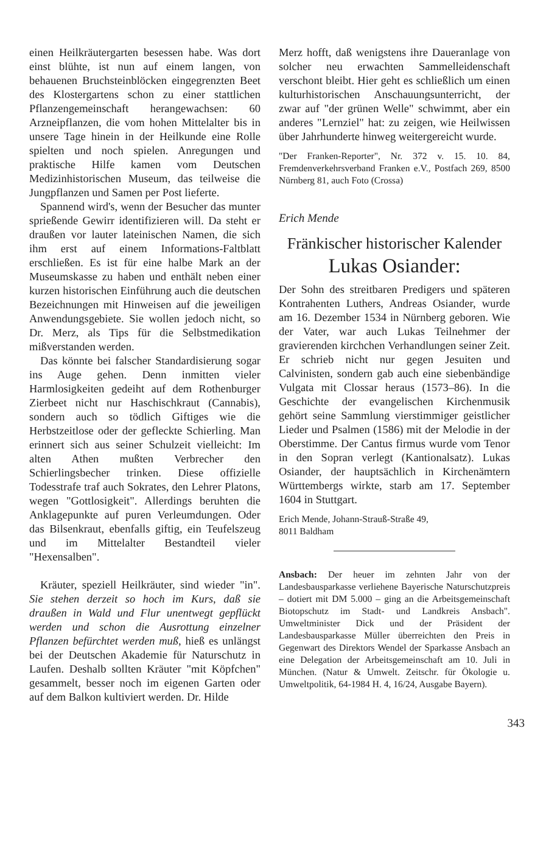einen Heilkräutergarten besessen habe. Was dort einst blühte, ist nun auf einem langen, von behauenen Bruchsteinblöcken eingegrenzten Beet des Klostergartens schon zu einer stattlichen Pflanzengemeinschaft herangewachsen: 60 Arzneipflanzen, die vom hohen Mittelalter bis in unsere Tage hinein in der Heilkunde eine Rolle spielten und noch spielen. Anregungen und praktische Hilfe kamen vom Deutschen Medizinhistorischen Museum, das teilweise die Jungpflanzen und Samen per Post lieferte.
Spannend wird's, wenn der Besucher das munter sprießende Gewirr identifizieren will. Da steht er draußen vor lauter lateinischen Namen, die sich ihm erst auf einem Informations-Faltblatt erschließen. Es ist für eine halbe Mark an der Museumskasse zu haben und enthält neben einer kurzen historischen Einführung auch die deutschen Bezeichnungen mit Hinweisen auf die jeweiligen Anwendungsgebiete. Sie wollen jedoch nicht, so Dr. Merz, als Tips für die Selbstmedikation mißverstanden werden.
Das könnte bei falscher Standardisierung sogar ins Auge gehen. Denn inmitten vieler Harmlosigkeiten gedeiht auf dem Rothenburger Zierbeet nicht nur Haschischkraut (Cannabis), sondern auch so tödlich Giftiges wie die Herbstzeitlose oder der gefleckte Schierling. Man erinnert sich aus seiner Schulzeit vielleicht: Im alten Athen mußten Verbrecher den Schierlingsbecher trinken. Diese offizielle Todesstrafe traf auch Sokrates, den Lehrer Platons, wegen "Gottlosigkeit". Allerdings beruhten die Anklagepunkte auf puren Verleumdungen. Oder das Bilsenkraut, ebenfalls giftig, ein Teufelszeug und im Mittelalter Bestandteil vieler "Hexensalben".
Kräuter, speziell Heilkräuter, sind wieder "in". Sie stehen derzeit so hoch im Kurs, daß sie draußen in Wald und Flur unentwegt gepflückt werden und schon die Ausrottung einzelner Pflanzen befürchtet werden muß, hieß es unlängst bei der Deutschen Akademie für Naturschutz in Laufen. Deshalb sollten Kräuter "mit Köpfchen" gesammelt, besser noch im eigenen Garten oder auf dem Balkon kultiviert werden. Dr. Hilde
Merz hofft, daß wenigstens ihre Daueranlage von solcher neu erwachten Sammelleidenschaft verschont bleibt. Hier geht es schließlich um einen kulturhistorischen Anschauungsunterricht, der zwar auf "der grünen Welle" schwimmt, aber ein anderes "Lernziel" hat: zu zeigen, wie Heilwissen über Jahrhunderte hinweg weitergereicht wurde.
"Der Franken-Reporter", Nr. 372 v. 15. 10. 84, Fremdenverkehrsverband Franken e.V., Postfach 269, 8500 Nürnberg 81, auch Foto (Crossa)
Erich Mende
Fränkischer historischer Kalender
Lukas Osiander:
Der Sohn des streitbaren Predigers und späteren Kontrahenten Luthers, Andreas Osiander, wurde am 16. Dezember 1534 in Nürnberg geboren. Wie der Vater, war auch Lukas Teilnehmer der gravierenden kirchchen Verhandlungen seiner Zeit. Er schrieb nicht nur gegen Jesuiten und Calvinisten, sondern gab auch eine siebenbändige Vulgata mit Clossar heraus (1573–86). In die Geschichte der evangelischen Kirchenmusik gehört seine Sammlung vierstimmiger geistlicher Lieder und Psalmen (1586) mit der Melodie in der Oberstimme. Der Cantus firmus wurde vom Tenor in den Sopran verlegt (Kantionalsatz). Lukas Osiander, der hauptsächlich in Kirchenämtern Württembergs wirkte, starb am 17. September 1604 in Stuttgart.
Erich Mende, Johann-Strauß-Straße 49,
8011 Baldham
Ansbach: Der heuer im zehnten Jahr von der Landesbausparkasse verliehene Bayerische Naturschutzpreis – dotiert mit DM 5.000 – ging an die Arbeitsgemeinschaft Biotopschutz im Stadt- und Landkreis Ansbach". Umweltminister Dick und der Präsident der Landesbausparkasse Müller überreichten den Preis in Gegenwart des Direktors Wendel der Sparkasse Ansbach an eine Delegation der Arbeitsgemeinschaft am 10. Juli in München. (Natur & Umwelt. Zeitschr. für Ökologie u. Umweltpolitik, 64-1984 H. 4, 16/24, Ausgabe Bayern).
343